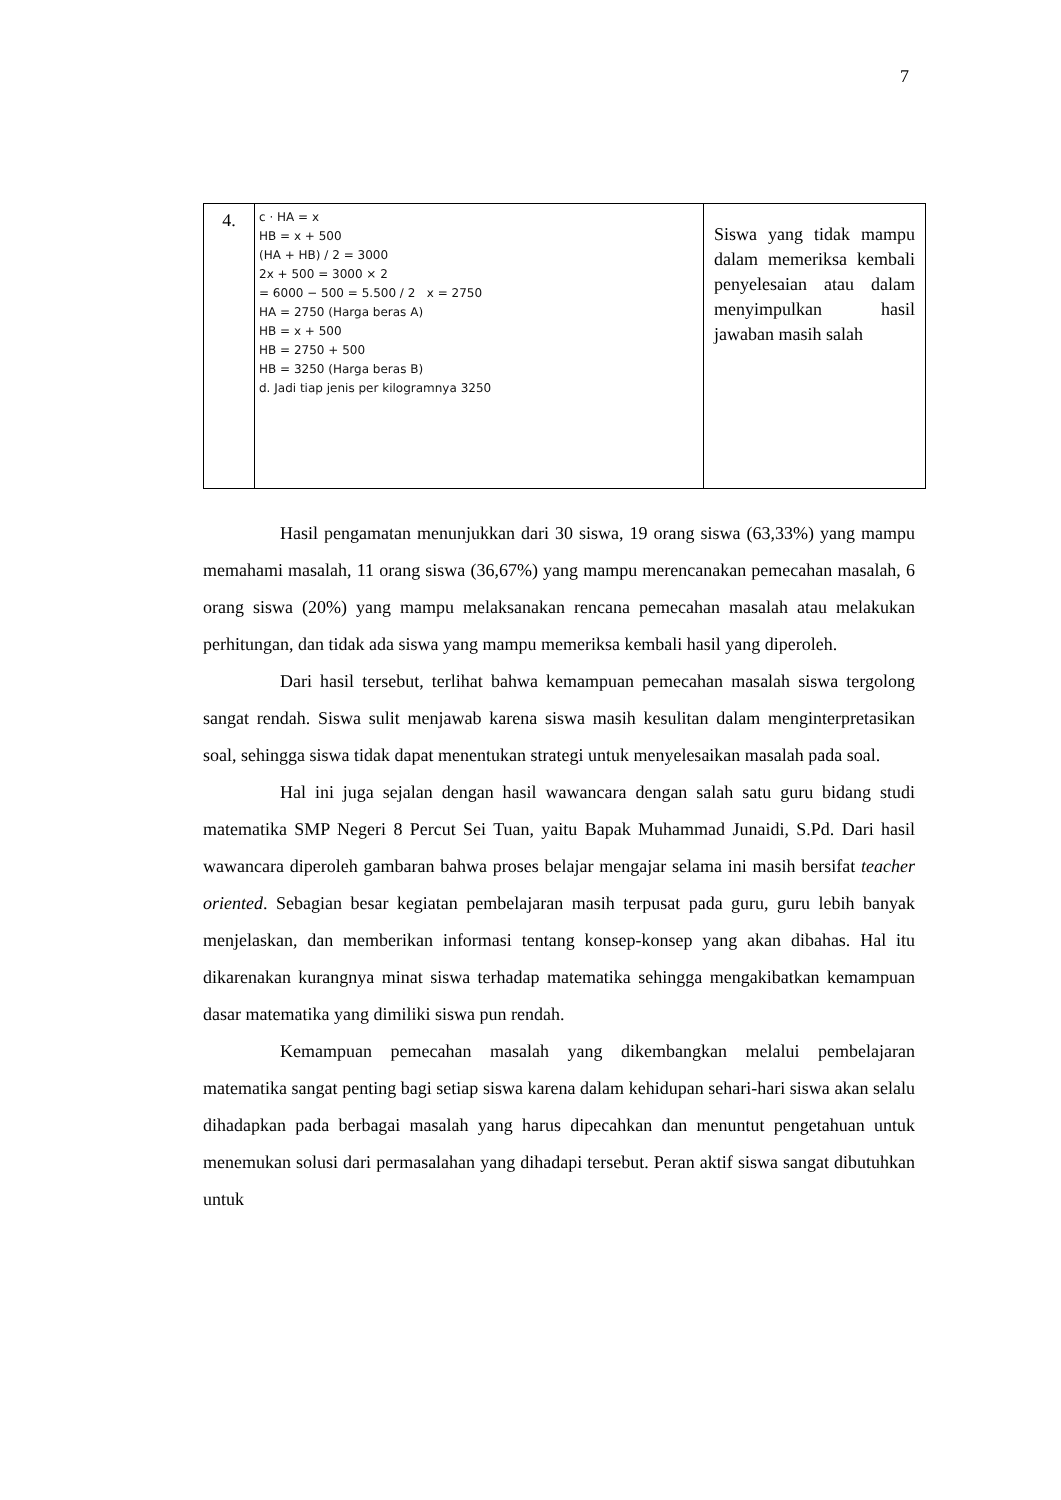7
| 4. | c · HA = x HB = x + 500 (HA + HB) / 2 = 3000 2x + 500 = 3000 × 2 = 6000 − 500 = 5.500 / 2 x = 2750 HA = 2750 (Harga beras A) HB = x + 500 HB = 2750 + 500 HB = 3250 (Harga beras B) d. Jadi tiap jenis per kilogramnya 3250 | Siswa yang tidak mampu dalam memeriksa kembali penyelesaian atau dalam menyimpulkan hasil jawaban masih salah |
Hasil pengamatan menunjukkan dari 30 siswa, 19 orang siswa (63,33%) yang mampu memahami masalah, 11 orang siswa (36,67%) yang mampu merencanakan pemecahan masalah, 6 orang siswa (20%) yang mampu melaksanakan rencana pemecahan masalah atau melakukan perhitungan, dan tidak ada siswa yang mampu memeriksa kembali hasil yang diperoleh.
Dari hasil tersebut, terlihat bahwa kemampuan pemecahan masalah siswa tergolong sangat rendah. Siswa sulit menjawab karena siswa masih kesulitan dalam menginterpretasikan soal, sehingga siswa tidak dapat menentukan strategi untuk menyelesaikan masalah pada soal.
Hal ini juga sejalan dengan hasil wawancara dengan salah satu guru bidang studi matematika SMP Negeri 8 Percut Sei Tuan, yaitu Bapak Muhammad Junaidi, S.Pd. Dari hasil wawancara diperoleh gambaran bahwa proses belajar mengajar selama ini masih bersifat teacher oriented. Sebagian besar kegiatan pembelajaran masih terpusat pada guru, guru lebih banyak menjelaskan, dan memberikan informasi tentang konsep-konsep yang akan dibahas. Hal itu dikarenakan kurangnya minat siswa terhadap matematika sehingga mengakibatkan kemampuan dasar matematika yang dimiliki siswa pun rendah.
Kemampuan pemecahan masalah yang dikembangkan melalui pembelajaran matematika sangat penting bagi setiap siswa karena dalam kehidupan sehari-hari siswa akan selalu dihadapkan pada berbagai masalah yang harus dipecahkan dan menuntut pengetahuan untuk menemukan solusi dari permasalahan yang dihadapi tersebut. Peran aktif siswa sangat dibutuhkan untuk